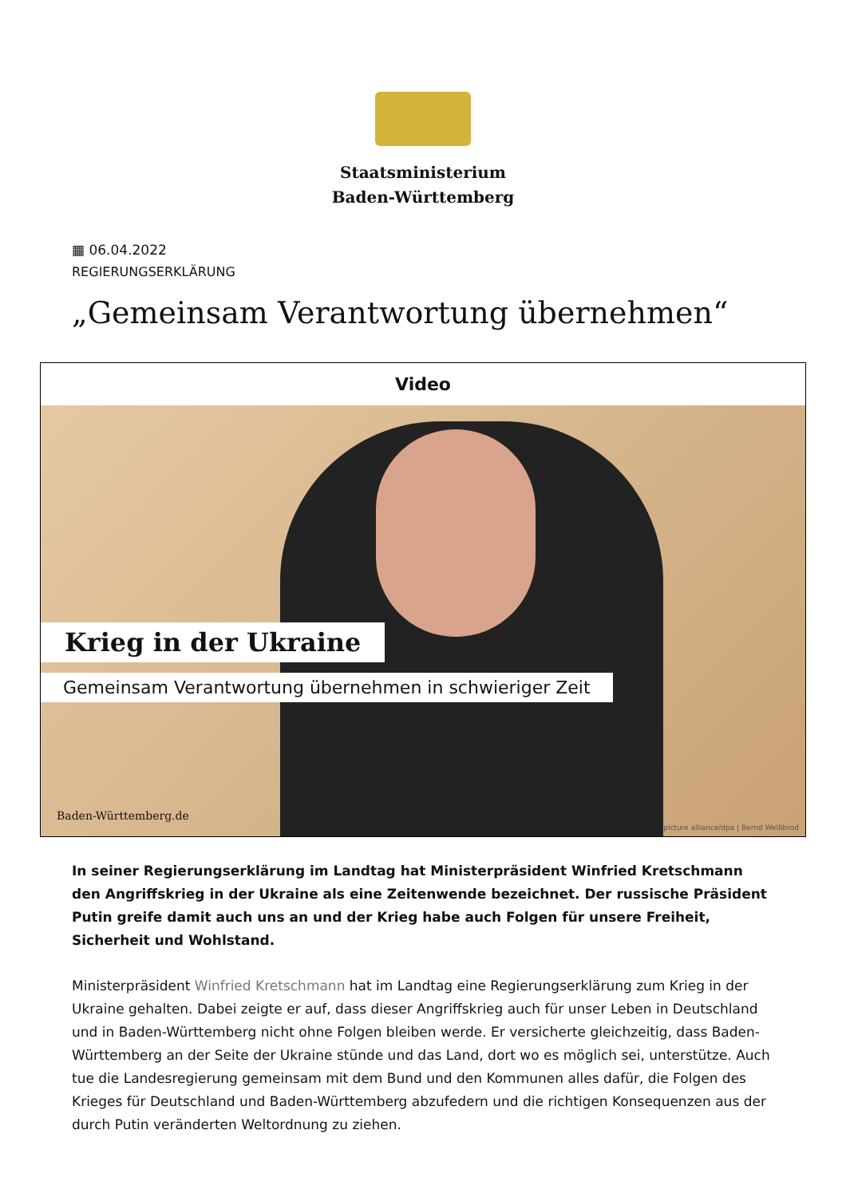Staatsministerium
Baden-Württemberg
▦ 06.04.2022
REGIERUNGSERKLÄRUNG
„Gemeinsam Verantwortung übernehmen“
Video
Krieg in der Ukraine
Gemeinsam Verantwortung übernehmen in schwieriger Zeit
Baden-Württemberg.de
picture alliance/dpa | Bernd Weißbrod
In seiner Regierungserklärung im Landtag hat Ministerpräsident Winfried Kretschmann den Angriffskrieg in der Ukraine als eine Zeitenwende bezeichnet. Der russische Präsident Putin greife damit auch uns an und der Krieg habe auch Folgen für unsere Freiheit, Sicherheit und Wohlstand.
Ministerpräsident Winfried Kretschmann hat im Landtag eine Regierungserklärung zum Krieg in der Ukraine gehalten. Dabei zeigte er auf, dass dieser Angriffskrieg auch für unser Leben in Deutschland und in Baden-Württemberg nicht ohne Folgen bleiben werde. Er versicherte gleichzeitig, dass Baden-Württemberg an der Seite der Ukraine stünde und das Land, dort wo es möglich sei, unterstütze. Auch tue die Landesregierung gemeinsam mit dem Bund und den Kommunen alles dafür, die Folgen des Krieges für Deutschland und Baden-Württemberg abzufedern und die richtigen Konsequenzen aus der durch Putin veränderten Weltordnung zu ziehen.